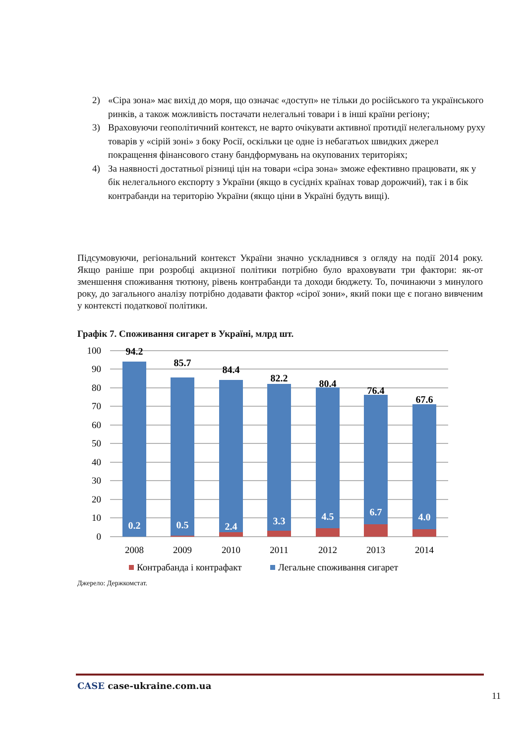2) «Сіра зона» має вихід до моря, що означає «доступ» не тільки до російського та українського ринків, а також можливість постачати нелегальні товари і в інші країни регіону;
3) Враховуючи геополітичний контекст, не варто очікувати активної протидії нелегальному руху товарів у «сірій зоні» з боку Росії, оскільки це одне із небагатьох швидких джерел покращення фінансового стану бандформувань на окупованих територіях;
4) За наявності достатньої різниці цін на товари «сіра зона» зможе ефективно працювати, як у бік нелегального експорту з України (якщо в сусідніх країнах товар дорожчий), так і в бік контрабанди на територію України (якщо ціни в Україні будуть вищі).
Підсумовуючи, регіональний контекст України значно ускладнився з огляду на події 2014 року. Якщо раніше при розробці акцизної політики потрібно було враховувати три фактори: як-от зменшення споживання тютюну, рівень контрабанди та доходи бюджету. То, починаючи з минулого року, до загального аналізу потрібно додавати фактор «сірої зони», який поки ще є погано вивченим у контексті податкової політики.
Графік 7. Споживання сигарет в Україні, млрд шт.
100
90
80
70
60
50
40
30
20
10
0
94.2
85.7
84.4
82.2
80.4
76.4
67.6
0.2
0.5
2.4
3.3
4.5
6.7
4.0
2008
2009
2010
2011
2012
2013
2014
Контрабанда і контрафакт
Легальне споживання сигарет
Джерело: Держкомстат.
CASE case-ukraine.com.ua
11